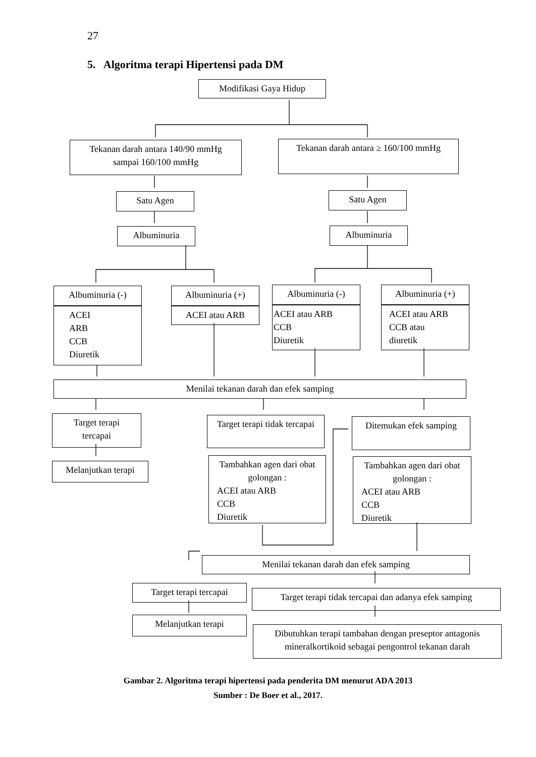27
5. Algoritma terapi Hipertensi pada DM
Modifikasi Gaya Hidup
Tekanan darah antara 140/90 mmHg
sampai 160/100 mmHg
Tekanan darah antara ≥ 160/100 mmHg
Satu Agen Satu Agen
Albuminuria Albuminuria
Albuminuria (-)
ACEI
ARB
CCB
Diuretik
Albuminuria (+)
ACEI atau ARB
Albuminuria (-)
ACEI atau ARB
CCB
Diuretik
Albuminuria (+)
ACEI atau ARB
CCB atau
diuretik
Menilai tekanan darah dan efek samping
Target terapi
tercapai
Melanjutkan terapi
Target terapi tidak tercapai
Tambahkan agen dari obat golongan :
ACEI atau ARB
CCB
Diuretik
Ditemukan efek samping
Tambahkan agen dari obat golongan :
ACEI atau ARB
CCB
Diuretik
Menilai tekanan darah dan efek samping
Target terapi tercapai
Melanjutkan terapi
Target terapi tidak tercapai dan adanya efek samping
Dibutuhkan terapi tambahan dengan preseptor antagonis mineralkortikoid sebagai pengontrol tekanan darah
Gambar 2. Algoritma terapi hipertensi pada penderita DM menurut ADA 2013
Sumber : De Boer et al., 2017.